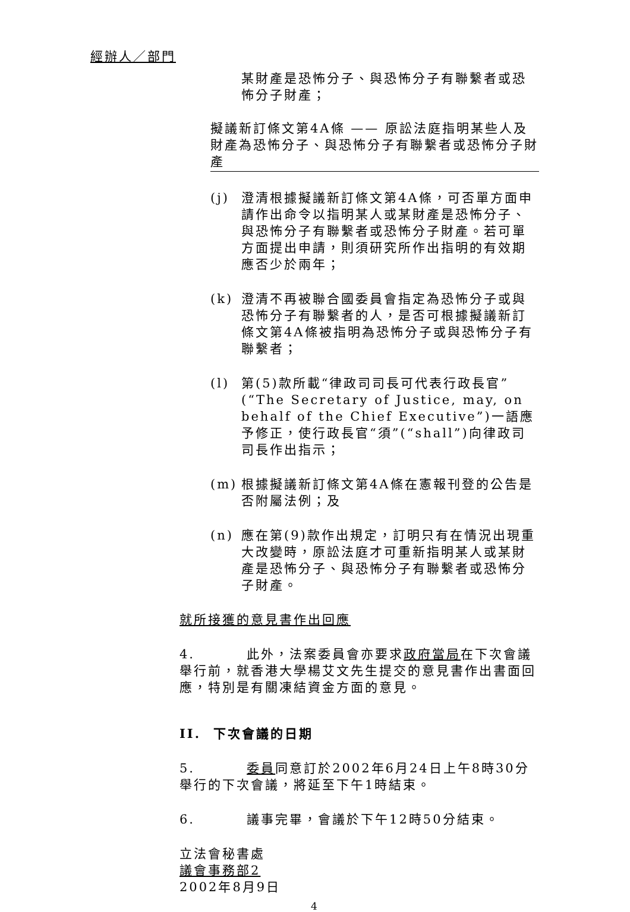經辦人／部門
某財產是恐怖分子、與恐怖分子有聯繫者或恐怖分子財產；
擬議新訂條文第4A條 —— 原訟法庭指明某些人及財產為恐怖分子、與恐怖分子有聯繫者或恐怖分子財產
(j) 澄清根據擬議新訂條文第4A條，可否單方面申請作出命令以指明某人或某財產是恐怖分子、與恐怖分子有聯繫者或恐怖分子財產。若可單方面提出申請，則須研究所作出指明的有效期應否少於兩年；
(k) 澄清不再被聯合國委員會指定為恐怖分子或與恐怖分子有聯繫者的人，是否可根據擬議新訂條文第4A條被指明為恐怖分子或與恐怖分子有聯繫者；
(l) 第(5)款所載“律政司司長可代表行政長官”(“The Secretary of Justice, may, on behalf of the Chief Executive”)一語應予修正，使行政長官“須”(“shall”)向律政司司長作出指示；
(m) 根據擬議新訂條文第4A條在憲報刊登的公告是否附屬法例；及
(n) 應在第(9)款作出規定，訂明只有在情況出現重大改變時，原訟法庭才可重新指明某人或某財產是恐怖分子、與恐怖分子有聯繫者或恐怖分子財產。
就所接獲的意見書作出回應
4. 此外，法案委員會亦要求政府當局在下次會議舉行前，就香港大學楊艾文先生提交的意見書作出書面回應，特別是有關凍結資金方面的意見。
II. 下次會議的日期
5. 委員同意訂於2002年6月24日上午8時30分舉行的下次會議，將延至下午1時結束。
6. 議事完畢，會議於下午12時50分結束。
立法會秘書處
議會事務部2
2002年8月9日
4